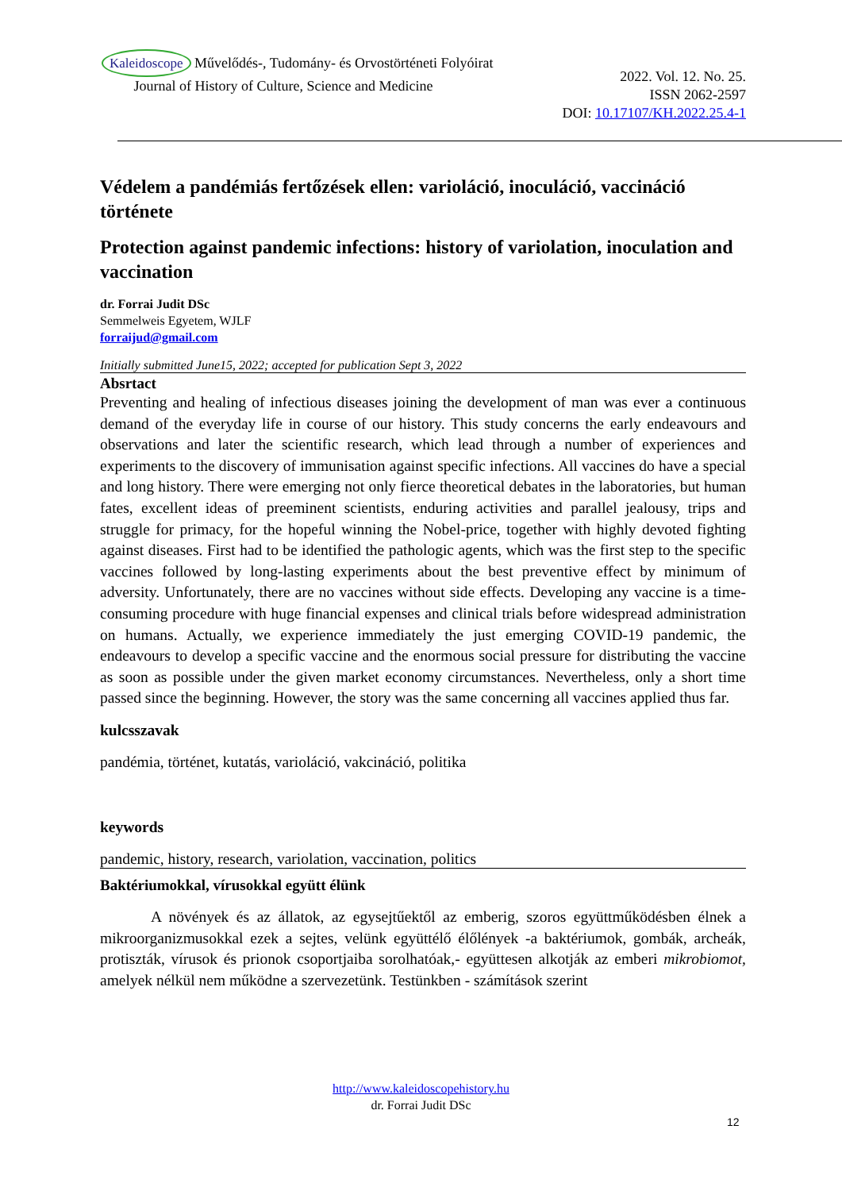Kaleidoscope Művelődés-, Tudomány- és Orvostörténeti Folyóirat
Journal of History of Culture, Science and Medicine
2022. Vol. 12. No. 25.
ISSN 2062-2597
DOI: 10.17107/KH.2022.25.4-1
Védelem a pandémiás fertőzések ellen: varioláció, inoculáció, vaccináció története
Protection against pandemic infections: history of variolation, inoculation and vaccination
dr. Forrai Judit DSc
Semmelweis Egyetem, WJLF
forraijud@gmail.com
Initially submitted June15, 2022; accepted for publication Sept 3, 2022
Absrtact
Preventing and healing of infectious diseases joining the development of man was ever a continuous demand of the everyday life in course of our history. This study concerns the early endeavours and observations and later the scientific research, which lead through a number of experiences and experiments to the discovery of immunisation against specific infections. All vaccines do have a special and long history. There were emerging not only fierce theoretical debates in the laboratories, but human fates, excellent ideas of preeminent scientists, enduring activities and parallel jealousy, trips and struggle for primacy, for the hopeful winning the Nobel-price, together with highly devoted fighting against diseases. First had to be identified the pathologic agents, which was the first step to the specific vaccines followed by long-lasting experiments about the best preventive effect by minimum of adversity. Unfortunately, there are no vaccines without side effects. Developing any vaccine is a time-consuming procedure with huge financial expenses and clinical trials before widespread administration on humans. Actually, we experience immediately the just emerging COVID-19 pandemic, the endeavours to develop a specific vaccine and the enormous social pressure for distributing the vaccine as soon as possible under the given market economy circumstances. Nevertheless, only a short time passed since the beginning. However, the story was the same concerning all vaccines applied thus far.
kulcsszavak
pandémia, történet, kutatás, varioláció, vakcináció, politika
keywords
pandemic, history, research, variolation, vaccination, politics
Baktériumokkal, vírusokkal együtt élünk
A növények és az állatok, az egysejtűektől az emberig, szoros együttműködésben élnek a mikroorganizmusokkal ezek a sejtes, velünk együttélő élőlények -a baktériumok, gombák, archeák, protiszták, vírusok és prionok csoportjaiba sorolhatóak,- együttesen alkotják az emberi mikrobiomot, amelyek nélkül nem működne a szervezetünk. Testünkben - számítások szerint
http://www.kaleidoscopehistory.hu
dr. Forrai Judit DSc
12